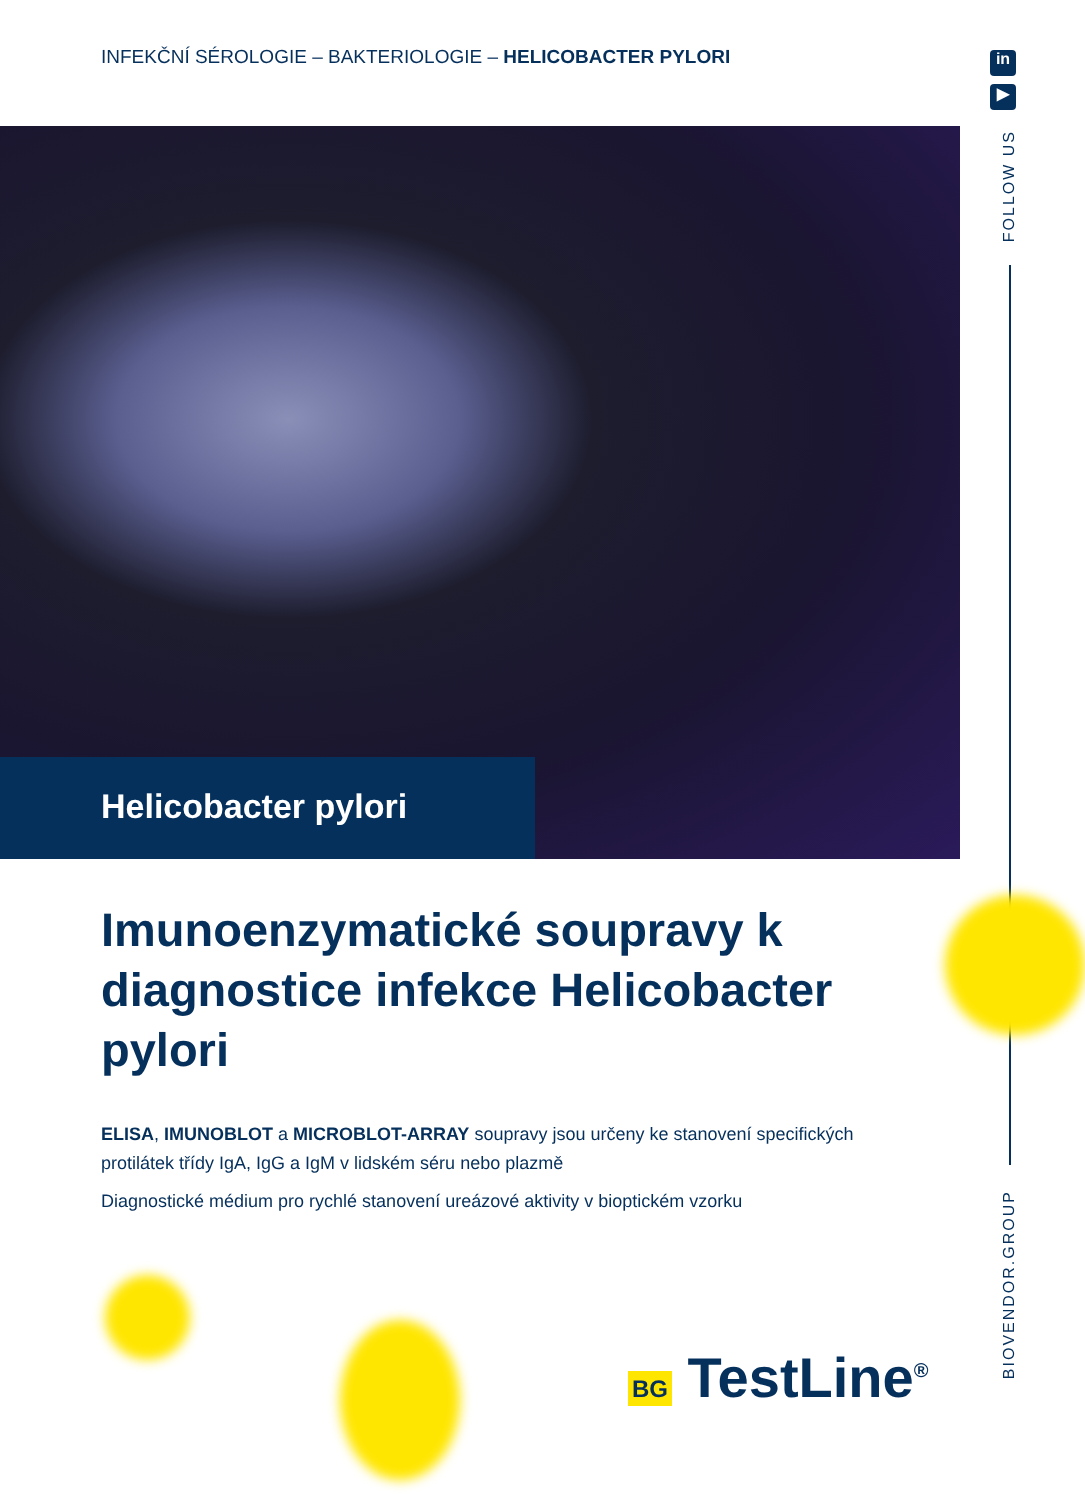INFEKČNÍ SÉROLOGIE – BAKTERIOLOGIE – HELICOBACTER PYLORI
Helicobacter pylori
Imunoenzymatické soupravy k diagnostice infekce Helicobacter pylori
ELISA, IMUNOBLOT a MICROBLOT-ARRAY soupravy jsou určeny ke stanovení specifických protilátek třídy IgA, IgG a IgM v lidském séru nebo plazmě
Diagnostické médium pro rychlé stanovení ureázové aktivity v bioptickém vzorku
in
▶
FOLLOW US
BIOVENDOR.GROUP
BG TestLine<sup>®</sup>